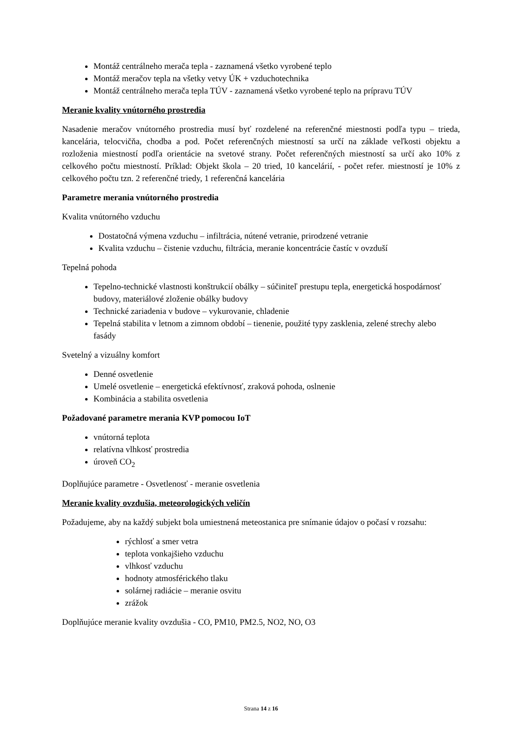Montáž centrálneho merača tepla - zaznamená všetko vyrobené teplo
Montáž meračov tepla na všetky vetvy ÚK + vzduchotechnika
Montáž centrálneho merača tepla TÚV - zaznamená všetko vyrobené teplo na prípravu TÚV
Meranie kvality vnútorného prostredia
Nasadenie meračov vnútorného prostredia musí byť rozdelené na referenčné miestnosti podľa typu – trieda, kancelária, telocvičňa, chodba a pod. Počet referenčných miestností sa určí na základe veľkosti objektu a rozloženia miestností podľa orientácie na svetové strany. Počet referenčných miestností sa určí ako 10% z celkového počtu miestností. Príklad: Objekt škola – 20 tried, 10 kancelárií, - počet refer. miestností je 10% z celkového počtu tzn. 2 referenčné triedy, 1 referenčná kancelária
Parametre merania vnútorného prostredia
Kvalita vnútorného vzduchu
Dostatočná výmena vzduchu – infiltrácia, nútené vetranie, prirodzené vetranie
Kvalita vzduchu – čistenie vzduchu, filtrácia, meranie koncentrácie častíc v ovzduší
Tepelná pohoda
Tepelno-technické vlastnosti konštrukcií obálky – súčiniteľ prestupu tepla, energetická hospodárnosť budovy, materiálové zloženie obálky budovy
Technické zariadenia v budove – vykurovanie, chladenie
Tepelná stabilita v letnom a zimnom období – tienenie, použité typy zasklenia, zelené strechy alebo fasády
Svetelný a vizuálny komfort
Denné osvetlenie
Umelé osvetlenie – energetická efektívnosť, zraková pohoda, oslnenie
Kombinácia a stabilita osvetlenia
Požadované parametre merania KVP pomocou IoT
vnútorná teplota
relatívna vlhkosť prostredia
úroveň CO<sub>2</sub>
Doplňujúce parametre - Osvetlenosť - meranie osvetlenia
Meranie kvality ovzdušia, meteorologických veličín
Požadujeme, aby na každý subjekt bola umiestnená meteostanica pre snímanie údajov o počasí v rozsahu:
rýchlosť a smer vetra
teplota vonkajšieho vzduchu
vlhkosť vzduchu
hodnoty atmosférického tlaku
solárnej radiácie – meranie osvitu
zrážok
Doplňujúce meranie kvality ovzdušia - CO, PM10, PM2.5, NO2, NO, O3
Strana 14 z 16